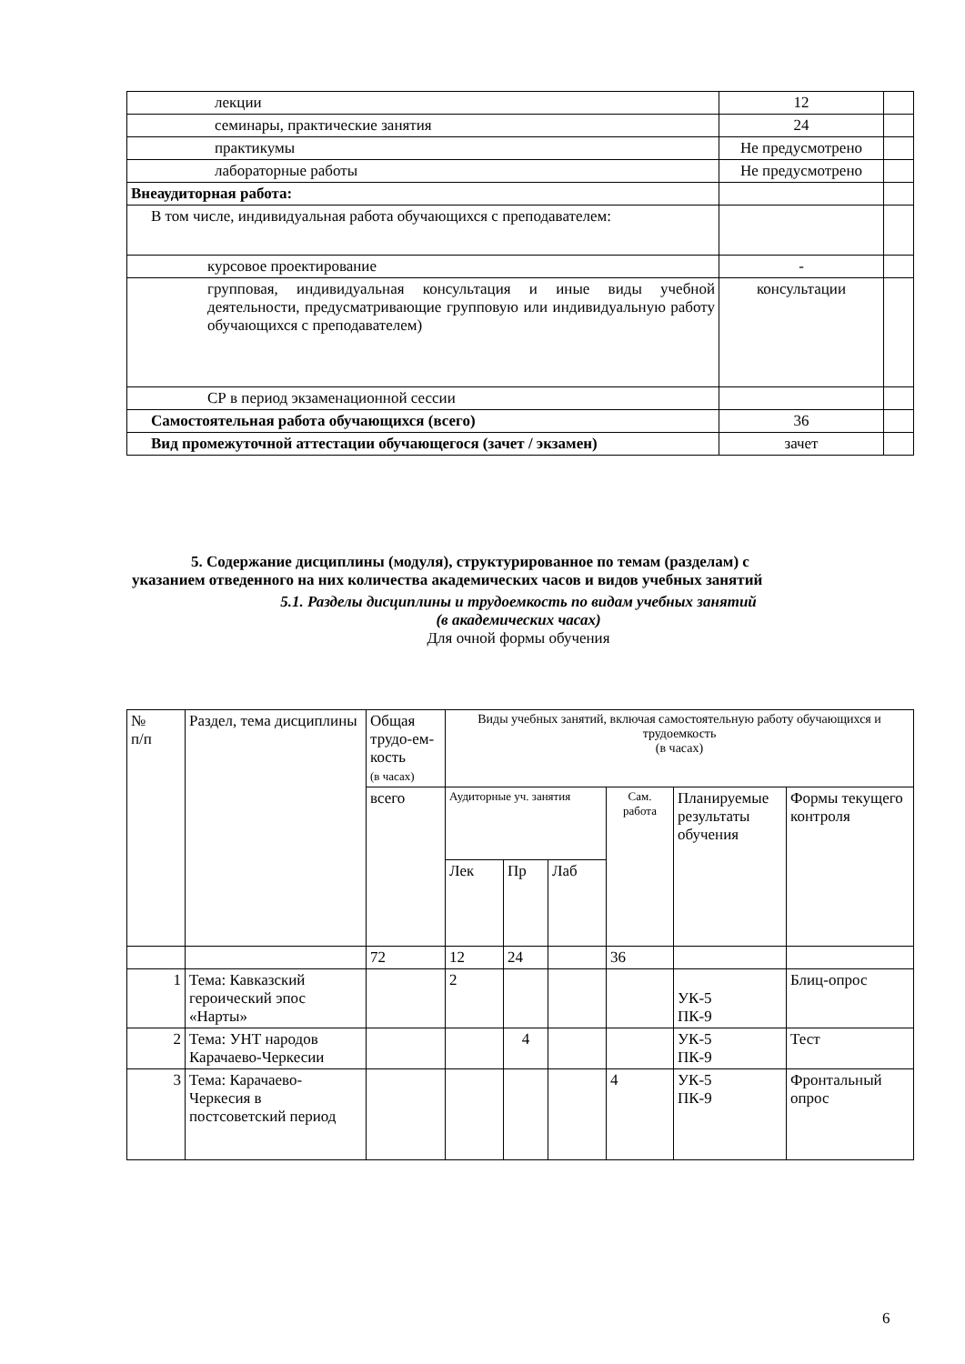| лекции | 12 | |
| семинары, практические занятия | 24 | |
| практикумы | Не предусмотрено | |
| лабораторные работы | Не предусмотрено | |
| Внеаудиторная работа: | | |
| В том числе, индивидуальная работа обучающихся с преподавателем: | | |
| курсовое проектирование | - | |
| групповая, индивидуальная консультация и иные виды учебной деятельности, предусматривающие групповую или индивидуальную работу обучающихся с преподавателем) | консультации | |
| СР в период экзаменационной сессии | | |
| Самостоятельная работа обучающихся (всего) | 36 | |
| Вид промежуточной аттестации обучающегося (зачет / экзамен) | зачет | |
5. Содержание дисциплины (модуля), структурированное по темам (разделам) с
указанием отведенного на них количества академических часов и видов учебных занятий
5.1. Разделы дисциплины и трудоемкость по видам учебных занятий
(в академических часах)
Для очной формы обучения
| № п/п | Раздел, тема дисциплины | Общая трудо-ем-кость (в часах) | Виды учебных занятий, включая самостоятельную работу обучающихся и трудоемкость (в часах) | | | | | |
| | | всего | Аудиторные уч. занятия | | | Сам. работа | Планируемые результаты обучения | Формы текущего контроля |
| | | | Лек | Пр | Лаб | | | |
| | | 72 | 12 | 24 | | 36 | | |
| 1 | Тема: Кавказский героический эпос «Нарты» | | 2 | | | | УК-5 ПК-9 | Блиц-опрос |
| 2 | Тема: УНТ народов Карачаево-Черкесии | | | 4 | | | УК-5 ПК-9 | Тест |
| 3 | Тема: Карачаево-Черкесия в постсоветский период | | | | | 4 | УК-5 ПК-9 | Фронтальный опрос |
6